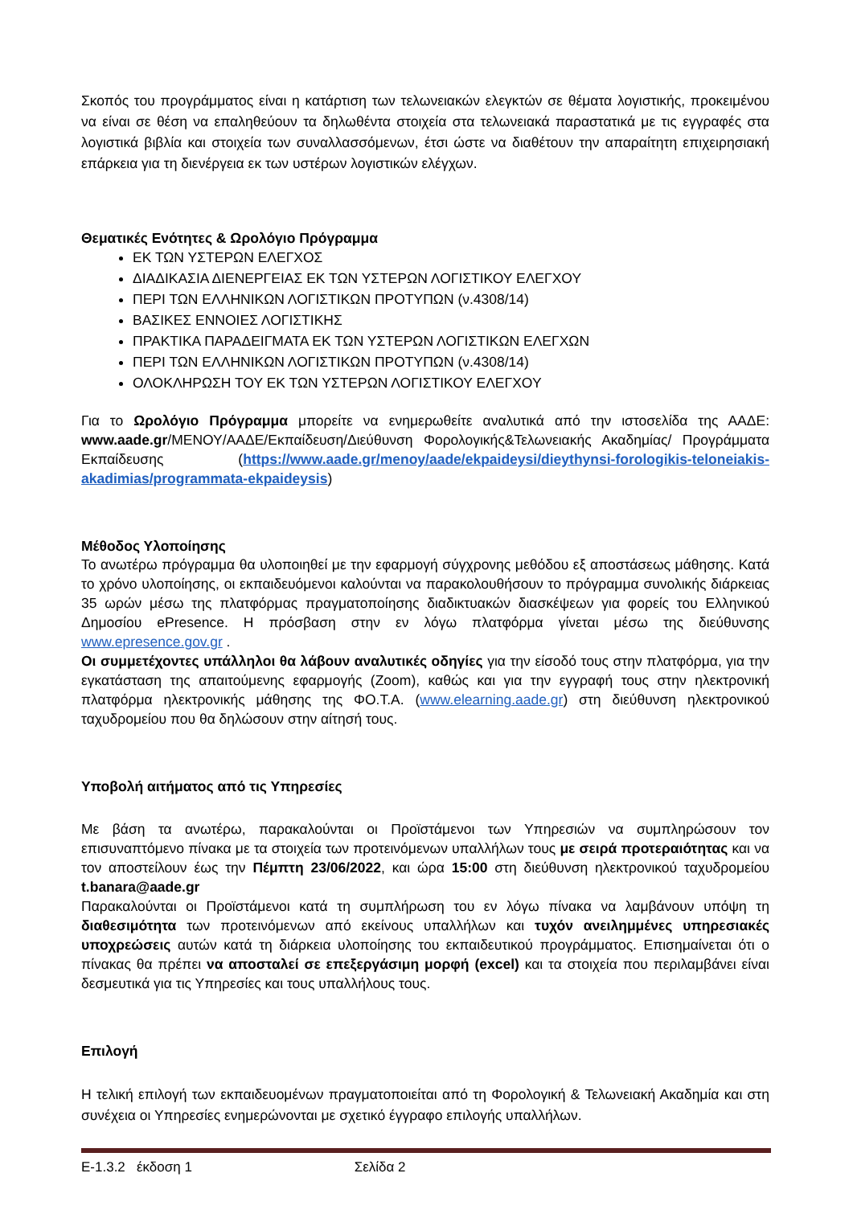Σκοπός του προγράμματος είναι η κατάρτιση των τελωνειακών ελεγκτών σε θέματα λογιστικής, προκειμένου να είναι σε θέση να επαληθεύουν τα δηλωθέντα στοιχεία στα τελωνειακά παραστατικά με τις εγγραφές στα λογιστικά βιβλία και στοιχεία των συναλλασσόμενων, έτσι ώστε να διαθέτουν την απαραίτητη επιχειρησιακή επάρκεια για τη διενέργεια εκ των υστέρων λογιστικών ελέγχων.
Θεματικές Ενότητες & Ωρολόγιο Πρόγραμμα
ΕΚ ΤΩΝ ΥΣΤΕΡΩΝ ΕΛΕΓΧΟΣ
ΔΙΑΔΙΚΑΣΙΑ ΔΙΕΝΕΡΓΕΙΑΣ ΕΚ ΤΩΝ ΥΣΤΕΡΩΝ ΛΟΓΙΣΤΙΚΟΥ ΕΛΕΓΧΟΥ
ΠΕΡΙ ΤΩΝ ΕΛΛΗΝΙΚΩΝ ΛΟΓΙΣΤΙΚΩΝ ΠΡΟΤΥΠΩΝ (ν.4308/14)
ΒΑΣΙΚΕΣ ΕΝΝΟΙΕΣ ΛΟΓΙΣΤΙΚΗΣ
ΠΡΑΚΤΙΚΑ ΠΑΡΑΔΕΙΓΜΑΤΑ ΕΚ ΤΩΝ ΥΣΤΕΡΩΝ ΛΟΓΙΣΤΙΚΩΝ ΕΛΕΓΧΩΝ
ΠΕΡΙ ΤΩΝ ΕΛΛΗΝΙΚΩΝ ΛΟΓΙΣΤΙΚΩΝ ΠΡΟΤΥΠΩΝ (ν.4308/14)
ΟΛΟΚΛΗΡΩΣΗ ΤΟΥ ΕΚ ΤΩΝ ΥΣΤΕΡΩΝ ΛΟΓΙΣΤΙΚΟΥ ΕΛΕΓΧΟΥ
Για το Ωρολόγιο Πρόγραμμα μπορείτε να ενημερωθείτε αναλυτικά από την ιστοσελίδα της ΑΑΔΕ: www.aade.gr/ΜΕΝΟΥ/ΑΑΔΕ/Εκπαίδευση/Διεύθυνση Φορολογικής&Τελωνειακής Ακαδημίας/ Προγράμματα Εκπαίδευσης (https://www.aade.gr/menoy/aade/ekpaideysi/dieythynsi-forologikis-teloneiakis-akadimias/programmata-ekpaideysis)
Μέθοδος Υλοποίησης
Το ανωτέρω πρόγραμμα θα υλοποιηθεί με την εφαρμογή σύγχρονης μεθόδου εξ αποστάσεως μάθησης. Κατά το χρόνο υλοποίησης, οι εκπαιδευόμενοι καλούνται να παρακολουθήσουν το πρόγραμμα συνολικής διάρκειας 35 ωρών μέσω της πλατφόρμας πραγματοποίησης διαδικτυακών διασκέψεων για φορείς του Ελληνικού Δημοσίου ePresence. Η πρόσβαση στην εν λόγω πλατφόρμα γίνεται μέσω της διεύθυνσης www.epresence.gov.gr .
Οι συμμετέχοντες υπάλληλοι θα λάβουν αναλυτικές οδηγίες για την είσοδό τους στην πλατφόρμα, για την εγκατάσταση της απαιτούμενης εφαρμογής (Zoom), καθώς και για την εγγραφή τους στην ηλεκτρονική πλατφόρμα ηλεκτρονικής μάθησης της ΦΟ.Τ.Α. (www.elearning.aade.gr) στη διεύθυνση ηλεκτρονικού ταχυδρομείου που θα δηλώσουν στην αίτησή τους.
Υποβολή αιτήματος από τις Υπηρεσίες
Με βάση τα ανωτέρω, παρακαλούνται οι Προϊστάμενοι των Υπηρεσιών να συμπληρώσουν τον επισυναπτόμενο πίνακα με τα στοιχεία των προτεινόμενων υπαλλήλων τους με σειρά προτεραιότητας και να τον αποστείλουν έως την Πέμπτη 23/06/2022, και ώρα 15:00 στη διεύθυνση ηλεκτρονικού ταχυδρομείου t.banara@aade.gr
Παρακαλούνται οι Προϊστάμενοι κατά τη συμπλήρωση του εν λόγω πίνακα να λαμβάνουν υπόψη τη διαθεσιμότητα των προτεινόμενων από εκείνους υπαλλήλων και τυχόν ανειλημμένες υπηρεσιακές υποχρεώσεις αυτών κατά τη διάρκεια υλοποίησης του εκπαιδευτικού προγράμματος. Επισημαίνεται ότι ο πίνακας θα πρέπει να αποσταλεί σε επεξεργάσιμη μορφή (excel) και τα στοιχεία που περιλαμβάνει είναι δεσμευτικά για τις Υπηρεσίες και τους υπαλλήλους τους.
Επιλογή
Η τελική επιλογή των εκπαιδευομένων πραγματοποιείται από τη Φορολογική & Τελωνειακή Ακαδημία και στη συνέχεια οι Υπηρεσίες ενημερώνονται με σχετικό έγγραφο επιλογής υπαλλήλων.
Ε-1.3.2 έκδοση 1 Σελίδα 2